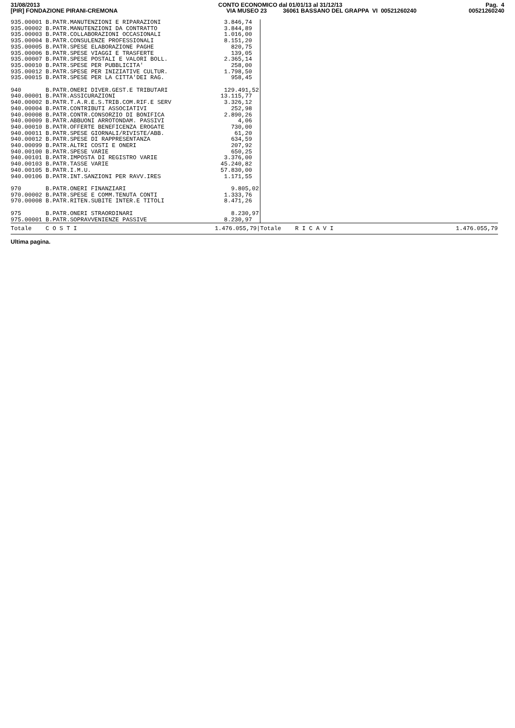31/08/2013 [PIR] FONDAZIONE PIRANI-CREMONA
CONTO ECONOMICO dal 01/01/13 al 31/12/13 VIA MUSEO 23 36061 BASSANO DEL GRAPPA VI 00521260240
Pag. 4 00521260240
| 935.00001 B.PATR.MANUTENZIONI E RIPARAZIONI | | 3.846,74 | | | |
| 935.00002 B.PATR.MANUTENZIONI DA CONTRATTO | | 3.844,89 | | | |
| 935.00003 B.PATR.COLLABORAZIONI OCCASIONALI | | 1.016,00 | | | |
| 935.00004 B.PATR.CONSULENZE PROFESSIONALI | | 8.151,20 | | | |
| 935.00005 B.PATR.SPESE ELABORAZIONE PAGHE | | 820,75 | | | |
| 935.00006 B.PATR.SPESE VIAGGI E TRASFERTE | | 139,05 | | | |
| 935.00007 B.PATR.SPESE POSTALI E VALORI BOLL. | | 2.365,14 | | | |
| 935.00010 B.PATR.SPESE PER PUBBLICITA' | | 258,00 | | | |
| 935.00012 B.PATR.SPESE PER INIZIATIVE CULTUR. | | 1.798,50 | | | |
| 935.00015 B.PATR.SPESE PER LA CITTA'DEI RAG. | | 958,45 | | | |
| 940 | B.PATR.ONERI DIVER.GEST.E TRIBUTARI | 129.491,52 | | | |
| 940.00001 B.PATR.ASSICURAZIONI | | 13.115,77 | | | |
| 940.00002 B.PATR.T.A.R.E.S.TRIB.COM.RIF.E SERV | | 3.326,12 | | | |
| 940.00004 B.PATR.CONTRIBUTI ASSOCIATIVI | | 252,98 | | | |
| 940.00008 B.PATR.CONTR.CONSORZIO DI BONIFICA | | 2.890,26 | | | |
| 940.00009 B.PATR.ABBUONI ARROTONDAM. PASSIVI | | 4,06 | | | |
| 940.00010 B.PATR.OFFERTE BENEFICENZA EROGATE | | 730,00 | | | |
| 940.00011 B.PATR.SPESE GIORNALI/RIVISTE/ABB. | | 61,20 | | | |
| 940.00012 B.PATR.SPESE DI RAPPRESENTANZA | | 634,59 | | | |
| 940.00099 B.PATR.ALTRI COSTI E ONERI | | 207,92 | | | |
| 940.00100 B.PATR.SPESE VARIE | | 650,25 | | | |
| 940.00101 B.PATR.IMPOSTA DI REGISTRO VARIE | | 3.376,00 | | | |
| 940.00103 B.PATR.TASSE VARIE | | 45.240,82 | | | |
| 940.00105 B.PATR.I.M.U. | | 57.830,00 | | | |
| 940.00106 B.PATR.INT.SANZIONI PER RAVV.IRES | | 1.171,55 | | | |
| 970 | B.PATR.ONERI FINANZIARI | 9.805,02 | | | |
| 970.00002 B.PATR.SPESE E COMM.TENUTA CONTI | | 1.333,76 | | | |
| 970.00008 B.PATR.RITEN.SUBITE INTER.E TITOLI | | 8.471,26 | | | |
| 975 | B.PATR.ONERI STRAORDINARI | 8.230,97 | | | |
| 975.00001 B.PATR.SOPRAVVENIENZE PASSIVE | | 8.230,97 | | | |
| Totale | C O S T I | 1.476.055,79/ | Totale | R I C A V I | 1.476.055,79 |
Ultima pagina.